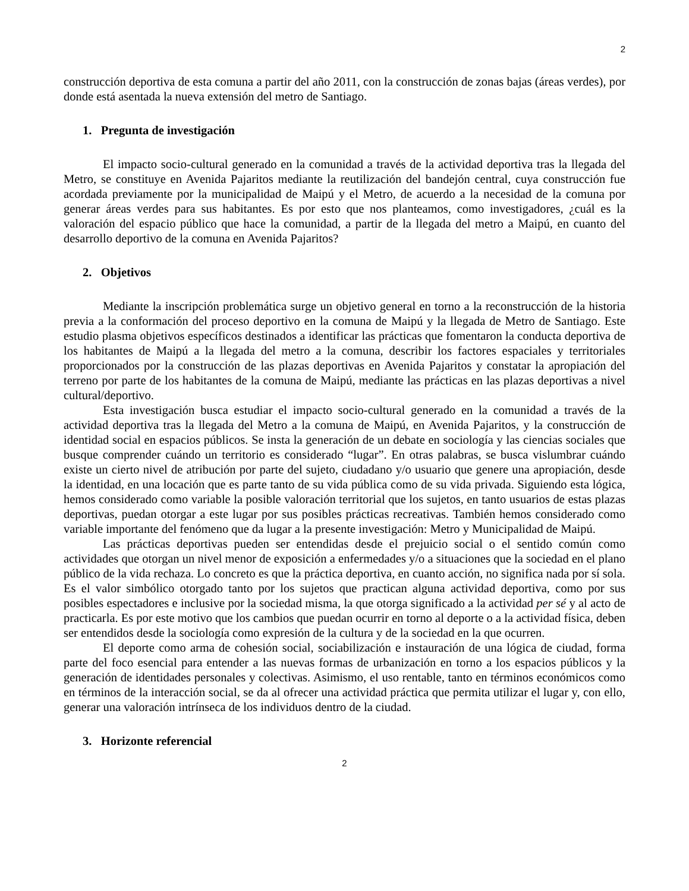2
construcción deportiva de esta comuna a partir del año 2011, con la construcción de zonas bajas (áreas verdes), por donde está asentada la nueva extensión del metro de Santiago.
1. Pregunta de investigación
El impacto socio-cultural generado en la comunidad a través de la actividad deportiva tras la llegada del Metro, se constituye en Avenida Pajaritos mediante la reutilización del bandejón central, cuya construcción fue acordada previamente por la municipalidad de Maipú y el Metro, de acuerdo a la necesidad de la comuna por generar áreas verdes para sus habitantes. Es por esto que nos planteamos, como investigadores, ¿cuál es la valoración del espacio público que hace la comunidad, a partir de la llegada del metro a Maipú, en cuanto del desarrollo deportivo de la comuna en Avenida Pajaritos?
2. Objetivos
Mediante la inscripción problemática surge un objetivo general en torno a la reconstrucción de la historia previa a la conformación del proceso deportivo en la comuna de Maipú y la llegada de Metro de Santiago. Este estudio plasma objetivos específicos destinados a identificar las prácticas que fomentaron la conducta deportiva de los habitantes de Maipú a la llegada del metro a la comuna, describir los factores espaciales y territoriales proporcionados por la construcción de las plazas deportivas en Avenida Pajaritos y constatar la apropiación del terreno por parte de los habitantes de la comuna de Maipú, mediante las prácticas en las plazas deportivas a nivel cultural/deportivo.
Esta investigación busca estudiar el impacto socio-cultural generado en la comunidad a través de la actividad deportiva tras la llegada del Metro a la comuna de Maipú, en Avenida Pajaritos, y la construcción de identidad social en espacios públicos. Se insta la generación de un debate en sociología y las ciencias sociales que busque comprender cuándo un territorio es considerado “lugar”. En otras palabras, se busca vislumbrar cuándo existe un cierto nivel de atribución por parte del sujeto, ciudadano y/o usuario que genere una apropiación, desde la identidad, en una locación que es parte tanto de su vida pública como de su vida privada. Siguiendo esta lógica, hemos considerado como variable la posible valoración territorial que los sujetos, en tanto usuarios de estas plazas deportivas, puedan otorgar a este lugar por sus posibles prácticas recreativas. También hemos considerado como variable importante del fenómeno que da lugar a la presente investigación: Metro y Municipalidad de Maipú.
Las prácticas deportivas pueden ser entendidas desde el prejuicio social o el sentido común como actividades que otorgan un nivel menor de exposición a enfermedades y/o a situaciones que la sociedad en el plano público de la vida rechaza. Lo concreto es que la práctica deportiva, en cuanto acción, no significa nada por sí sola. Es el valor simbólico otorgado tanto por los sujetos que practican alguna actividad deportiva, como por sus posibles espectadores e inclusive por la sociedad misma, la que otorga significado a la actividad per sé y al acto de practicarla. Es por este motivo que los cambios que puedan ocurrir en torno al deporte o a la actividad física, deben ser entendidos desde la sociología como expresión de la cultura y de la sociedad en la que ocurren.
El deporte como arma de cohesión social, sociabilización e instauración de una lógica de ciudad, forma parte del foco esencial para entender a las nuevas formas de urbanización en torno a los espacios públicos y la generación de identidades personales y colectivas. Asimismo, el uso rentable, tanto en términos económicos como en términos de la interacción social, se da al ofrecer una actividad práctica que permita utilizar el lugar y, con ello, generar una valoración intrínseca de los individuos dentro de la ciudad.
3. Horizonte referencial
2